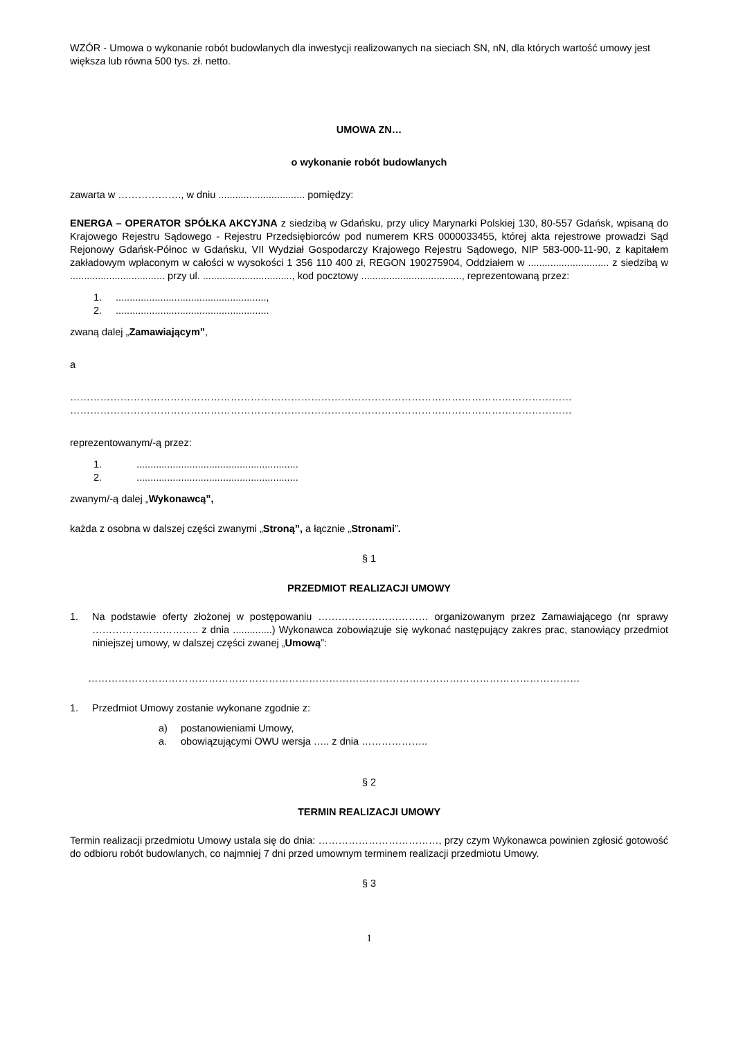WZÓR - Umowa o wykonanie robót budowlanych dla inwestycji realizowanych na sieciach SN, nN, dla których wartość umowy jest większa lub równa 500 tys. zł. netto.
UMOWA ZN…
o wykonanie robót budowlanych
zawarta w ………………., w dniu ............................... pomiędzy:
ENERGA – OPERATOR SPÓŁKA AKCYJNA z siedzibą w Gdańsku, przy ulicy Marynarki Polskiej 130, 80-557 Gdańsk, wpisaną do Krajowego Rejestru Sądowego - Rejestru Przedsiębiorców pod numerem KRS 0000033455, której akta rejestrowe prowadzi Sąd Rejonowy Gdańsk-Północ w Gdańsku, VII Wydział Gospodarczy Krajowego Rejestru Sądowego, NIP 583-000-11-90, z kapitałem zakładowym wpłaconym w całości w wysokości 1 356 110 400 zł, REGON 190275904, Oddziałem w ............................. z siedzibą w .................................. przy ul. ................................, kod pocztowy ...................................., reprezentowaną przez:
1.......................................................,
2........................................................
zwaną dalej „Zamawiającym”,
a
……………………………………………………………………………………………………………………………………
……………………………………………………………………………………………………………………………………
reprezentowanym/-ą przez:
1...........................................................
2...........................................................
zwanym/-ą dalej „Wykonawcą”,
każda z osobna w dalszej części zwanymi „Stroną”, a łącznie „Stronami”.
§ 1
PRZEDMIOT REALIZACJI UMOWY
1. Na podstawie oferty złożonej w postępowaniu …………………………… organizowanym przez Zamawiającego (nr sprawy ………………………….. z dnia ..............) Wykonawca zobowiązuje się wykonać następujący zakres prac, stanowiący przedmiot niniejszej umowy, w dalszej części zwanej „Umową”:
…………………………………………………………………………………………………………………………………
1. Przedmiot Umowy zostanie wykonane zgodnie z:
a) postanowieniami Umowy,
a. obowiązującymi OWU wersja ….. z dnia ………………..
§ 2
TERMIN REALIZACJI UMOWY
Termin realizacji przedmiotu Umowy ustala się do dnia: ………………………………, przy czym Wykonawca powinien zgłosić gotowość do odbioru robót budowlanych, co najmniej 7 dni przed umownym terminem realizacji przedmiotu Umowy.
§ 3
1